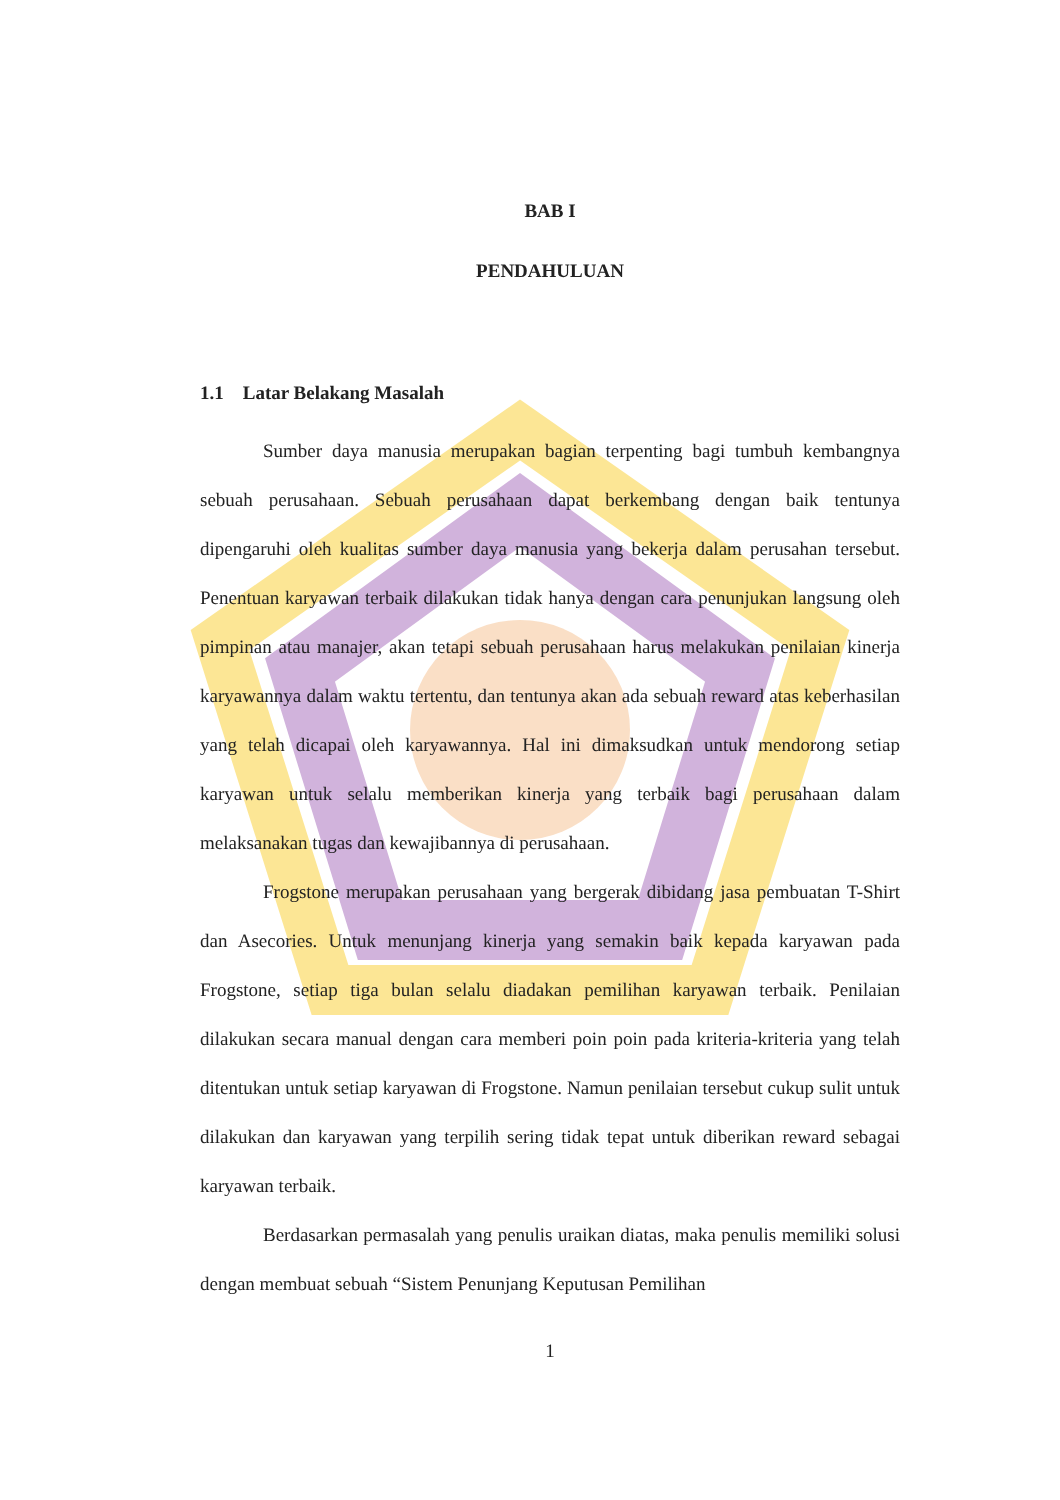BAB I
PENDAHULUAN
1.1 Latar Belakang Masalah
Sumber daya manusia merupakan bagian terpenting bagi tumbuh kembangnya sebuah perusahaan. Sebuah perusahaan dapat berkembang dengan baik tentunya dipengaruhi oleh kualitas sumber daya manusia yang bekerja dalam perusahan tersebut. Penentuan karyawan terbaik dilakukan tidak hanya dengan cara penunjukan langsung oleh pimpinan atau manajer, akan tetapi sebuah perusahaan harus melakukan penilaian kinerja karyawannya dalam waktu tertentu, dan tentunya akan ada sebuah reward atas keberhasilan yang telah dicapai oleh karyawannya. Hal ini dimaksudkan untuk mendorong setiap karyawan untuk selalu memberikan kinerja yang terbaik bagi perusahaan dalam melaksanakan tugas dan kewajibannya di perusahaan.
Frogstone merupakan perusahaan yang bergerak dibidang jasa pembuatan T-Shirt dan Asecories. Untuk menunjang kinerja yang semakin baik kepada karyawan pada Frogstone, setiap tiga bulan selalu diadakan pemilihan karyawan terbaik. Penilaian dilakukan secara manual dengan cara memberi poin poin pada kriteria-kriteria yang telah ditentukan untuk setiap karyawan di Frogstone. Namun penilaian tersebut cukup sulit untuk dilakukan dan karyawan yang terpilih sering tidak tepat untuk diberikan reward sebagai karyawan terbaik.
Berdasarkan permasalah yang penulis uraikan diatas, maka penulis memiliki solusi dengan membuat sebuah “Sistem Penunjang Keputusan Pemilihan
1